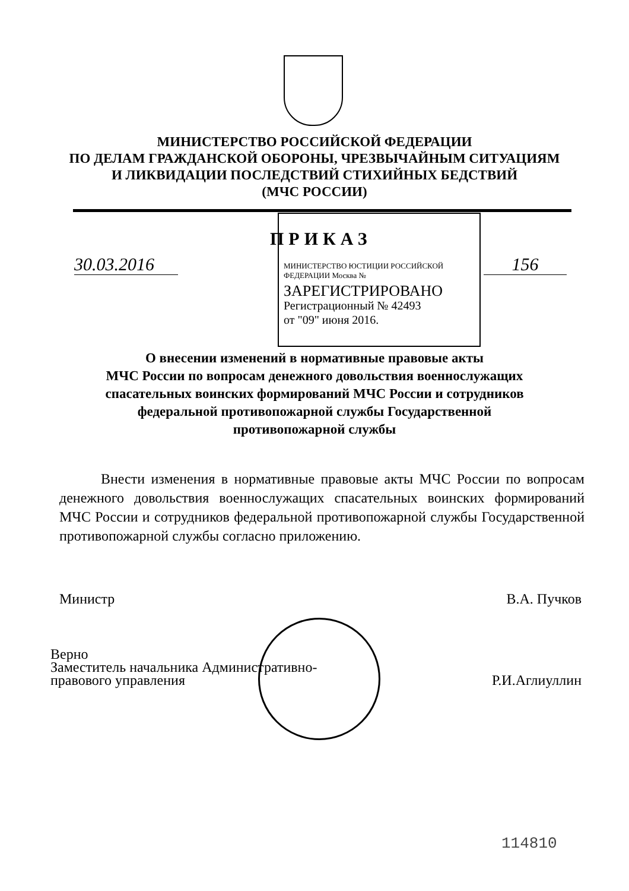МИНИСТЕРСТВО РОССИЙСКОЙ ФЕДЕРАЦИИ
ПО ДЕЛАМ ГРАЖДАНСКОЙ ОБОРОНЫ, ЧРЕЗВЫЧАЙНЫМ СИТУАЦИЯМ
И ЛИКВИДАЦИИ ПОСЛЕДСТВИЙ СТИХИЙНЫХ БЕДСТВИЙ
(МЧС РОССИИ)
ПРИКАЗ
30.03.2016
МИНИСТЕРСТВО ЮСТИЦИИ РОССИЙСКОЙ ФЕДЕРАЦИИ Москва №
ЗАРЕГИСТРИРОВАНО
Регистрационный № 42493
от "09" июня 2016.
156
О внесении изменений в нормативные правовые акты
МЧС России по вопросам денежного довольствия военнослужащих
спасательных воинских формирований МЧС России и сотрудников
федеральной противопожарной службы Государственной
противопожарной службы
Внести изменения в нормативные правовые акты МЧС России по вопросам денежного довольствия военнослужащих спасательных воинских формирований МЧС России и сотрудников федеральной противопожарной службы Государственной противопожарной службы согласно приложению.
Министр В.А. Пучков
Верно
Заместитель начальника Административно-
правового управления Р.И.Аглиуллин
114810